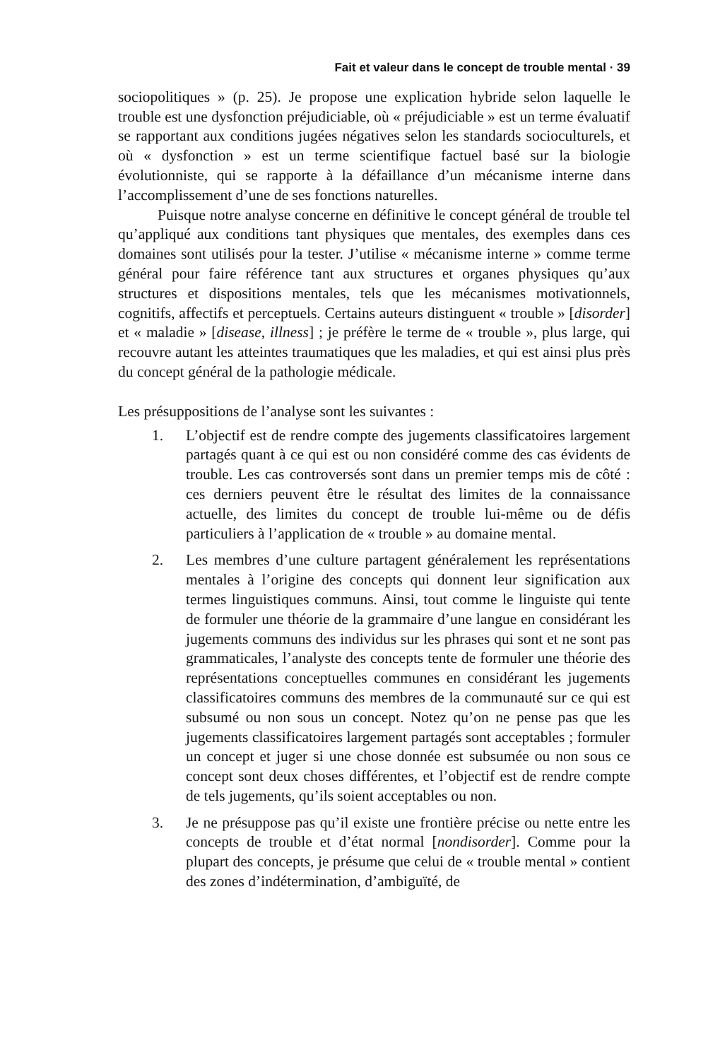Fait et valeur dans le concept de trouble mental · 39
sociopolitiques » (p. 25). Je propose une explication hybride selon laquelle le trouble est une dysfonction préjudiciable, où « préjudiciable » est un terme évaluatif se rapportant aux conditions jugées négatives selon les standards socio­culturels, et où « dysfonction » est un terme scientifique factuel basé sur la biologie évolutionniste, qui se rapporte à la défaillance d’un mécanisme interne dans l’accomplissement d’une de ses fonctions naturelles.
Puisque notre analyse concerne en définitive le concept général de trouble tel qu’appliqué aux conditions tant physiques que mentales, des exemples dans ces domaines sont utilisés pour la tester. J’utilise « mécanisme interne » comme terme général pour faire référence tant aux structures et organes physiques qu’aux structures et dispositions mentales, tels que les méca­nismes motivationnels, cognitifs, affectifs et perceptuels. Certains auteurs dis­tinguent « trouble » [disorder] et « maladie » [disease, illness] ; je préfère le terme de « trouble », plus large, qui recouvre autant les atteintes traumatiques que les maladies, et qui est ainsi plus près du concept général de la pathologie médicale.
Les présuppositions de l’analyse sont les suivantes :
1. L’objectif est de rendre compte des jugements classificatoires large­ment partagés quant à ce qui est ou non considéré comme des cas évidents de trouble. Les cas controversés sont dans un premier temps mis de côté : ces derniers peuvent être le résultat des limites de la connaissance actuelle, des limites du concept de trouble lui-même ou de défis particuliers à l’application de « trouble » au domaine mental.
2. Les membres d’une culture partagent généralement les représenta­tions mentales à l’origine des concepts qui donnent leur significa­tion aux termes linguistiques communs. Ainsi, tout comme le linguiste qui tente de formuler une théorie de la grammaire d’une langue en considérant les jugements communs des individus sur les phrases qui sont et ne sont pas grammaticales, l’analyste des con­cepts tente de formuler une théorie des représentations conceptuelles communes en considérant les jugements classificatoires communs des membres de la communauté sur ce qui est subsumé ou non sous un concept. Notez qu’on ne pense pas que les jugements classifica­toires largement partagés sont acceptables ; formuler un concept et juger si une chose donnée est subsumée ou non sous ce concept sont deux choses différentes, et l’objectif est de rendre compte de tels juge­ments, qu’ils soient acceptables ou non.
3. Je ne présuppose pas qu’il existe une frontière précise ou nette entre les concepts de trouble et d’état normal [nondisorder]. Comme pour la plupart des concepts, je présume que celui de « trouble mental » contient des zones d’indétermination, d’ambiguïté, de